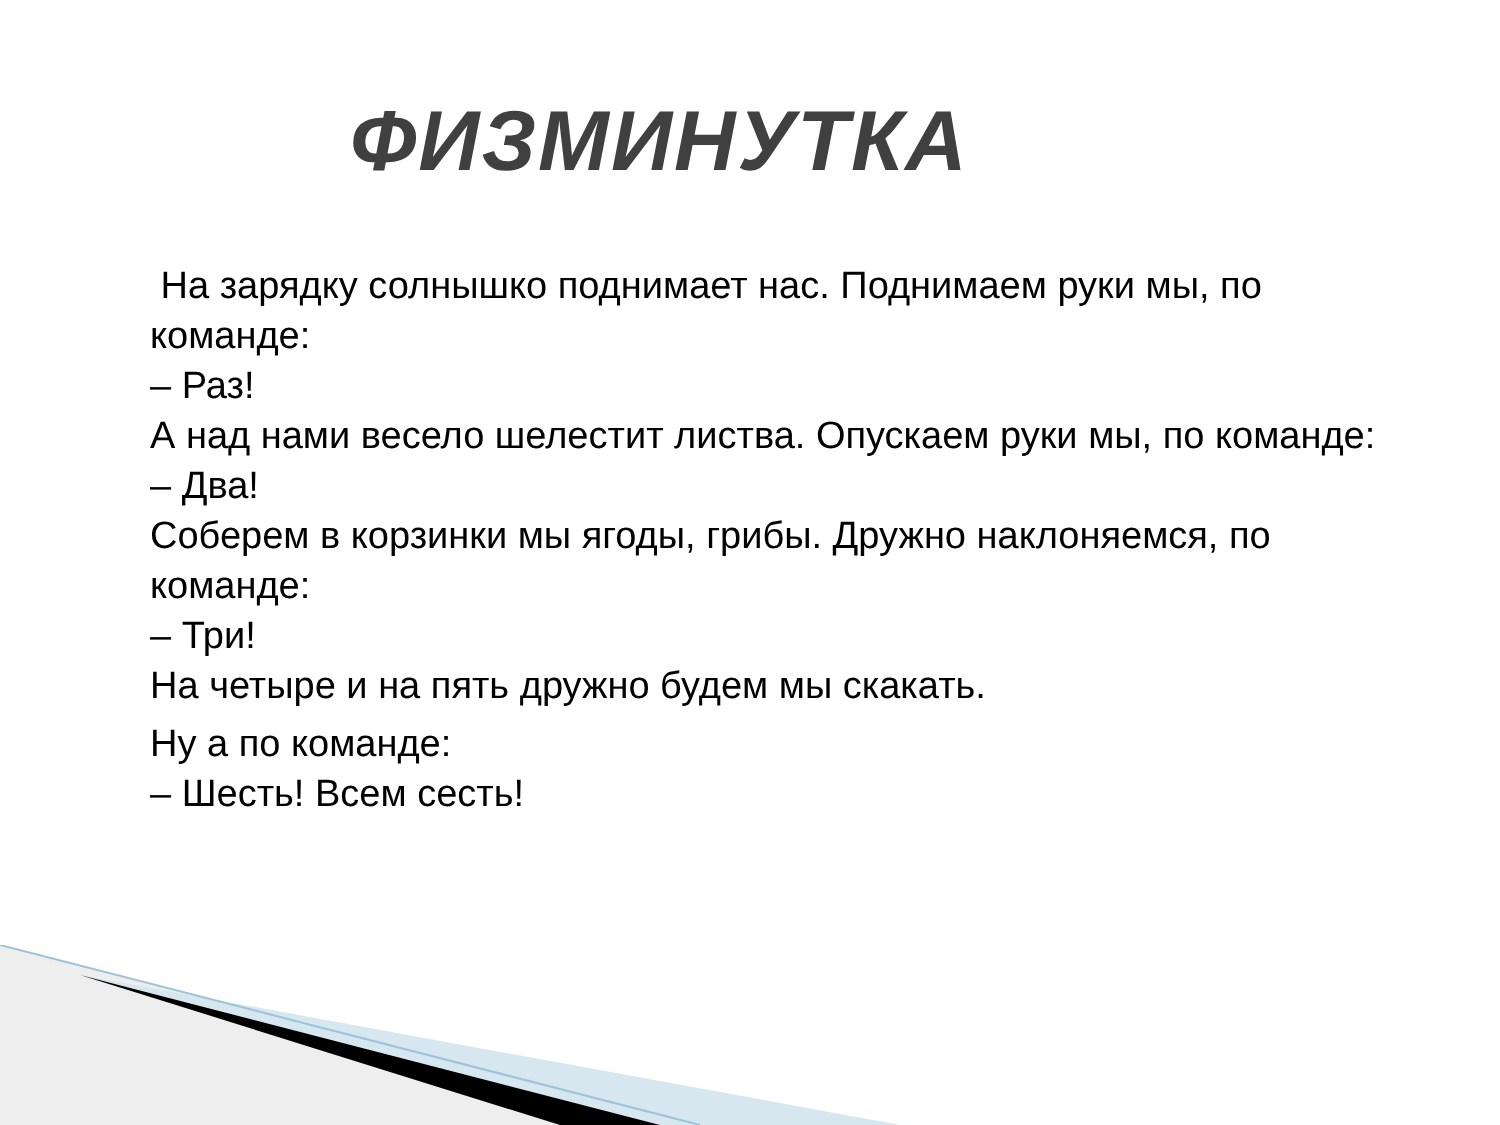ФИЗМИНУТКА
На зарядку солнышко поднимает нас. Поднимаем руки мы, по команде:
– Раз!
А над нами весело шелестит листва. Опускаем руки мы, по команде:
– Два!
Соберем в корзинки мы ягоды, грибы. Дружно наклоняемся, по команде:
– Три!
На четыре и на пять дружно будем мы скакать.
Ну а по команде:
– Шесть! Всем сесть!